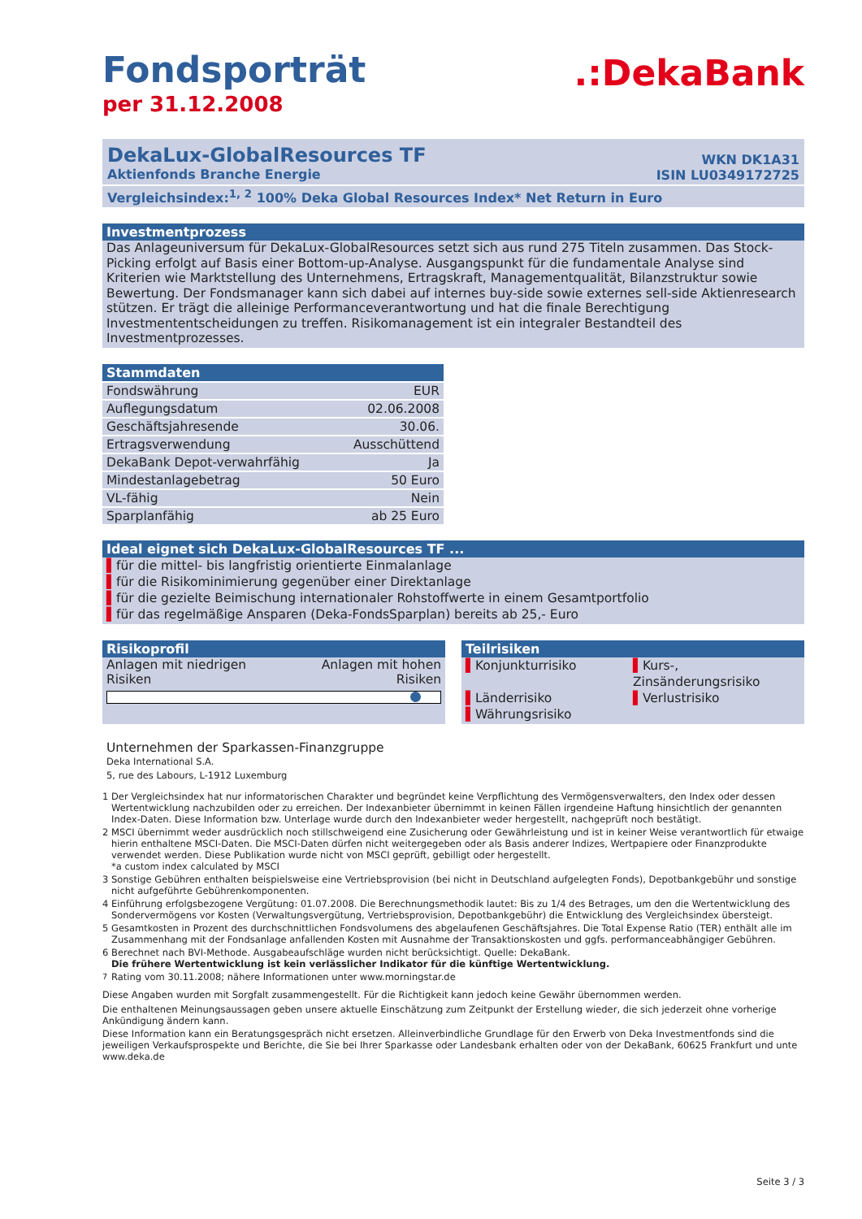Fondsporträt
per 31.12.2008
.:DekaBank
DekaLux-GlobalResources TF
Aktienfonds Branche Energie
WKN DK1A31
ISIN LU0349172725
Vergleichsindex:<sup>1, 2</sup> 100% Deka Global Resources Index* Net Return in Euro
Investmentprozess
Das Anlageuniversum für DekaLux-GlobalResources setzt sich aus rund 275 Titeln zusammen. Das Stock-Picking erfolgt auf Basis einer Bottom-up-Analyse. Ausgangspunkt für die fundamentale Analyse sind Kriterien wie Marktstellung des Unternehmens, Ertragskraft, Managementqualität, Bilanzstruktur sowie Bewertung. Der Fondsmanager kann sich dabei auf internes buy-side sowie externes sell-side Aktienresearch stützen. Er trägt die alleinige Performanceverantwortung und hat die finale Berechtigung Investmententscheidungen zu treffen. Risikomanagement ist ein integraler Bestandteil des Investmentprozesses.
Stammdaten
| Fondswährung | EUR |
| Auflegungsdatum | 02.06.2008 |
| Geschäftsjahresende | 30.06. |
| Ertragsverwendung | Ausschüttend |
| DekaBank Depot-verwahrfähig | Ja |
| Mindestanlagebetrag | 50 Euro |
| VL-fähig | Nein |
| Sparplanfähig | ab 25 Euro |
Ideal eignet sich DekaLux-GlobalResources TF ...
▌für die mittel- bis langfristig orientierte Einmalanlage
▌für die Risikominimierung gegenüber einer Direktanlage
▌für die gezielte Beimischung internationaler Rohstoffwerte in einem Gesamtportfolio
▌für das regelmäßige Ansparen (Deka-FondsSparplan) bereits ab 25,- Euro
Risikoprofil
Anlagen mit niedrigen
Risiken
Anlagen mit hohen
Risiken
Teilrisiken
▌Konjunkturrisiko
▌Kurs-, Zinsänderungsrisiko
▌Länderrisiko
▌Verlustrisiko
▌Währungsrisiko
Unternehmen der Sparkassen-Finanzgruppe
Deka International S.A.
5, rue des Labours, L-1912 Luxemburg
1 Der Vergleichsindex hat nur informatorischen Charakter und begründet keine Verpflichtung des Vermögensverwalters, den Index oder dessen Wertentwicklung nachzubilden oder zu erreichen. Der Indexanbieter übernimmt in keinen Fällen irgendeine Haftung hinsichtlich der genannten Index-Daten. Diese Information bzw. Unterlage wurde durch den Indexanbieter weder hergestellt, nachgeprüft noch bestätigt.
2 MSCI übernimmt weder ausdrücklich noch stillschweigend eine Zusicherung oder Gewährleistung und ist in keiner Weise verantwortlich für etwaige hierin enthaltene MSCI-Daten. Die MSCI-Daten dürfen nicht weitergegeben oder als Basis anderer Indizes, Wertpapiere oder Finanzprodukte verwendet werden. Diese Publikation wurde nicht von MSCI geprüft, gebilligt oder hergestellt.
*a custom index calculated by MSCI
3 Sonstige Gebühren enthalten beispielsweise eine Vertriebsprovision (bei nicht in Deutschland aufgelegten Fonds), Depotbankgebühr und sonstige nicht aufgeführte Gebührenkomponenten.
4 Einführung erfolgsbezogene Vergütung: 01.07.2008. Die Berechnungsmethodik lautet: Bis zu 1/4 des Betrages, um den die Wertentwicklung des Sondervermögens vor Kosten (Verwaltungsvergütung, Vertriebsprovision, Depotbankgebühr) die Entwicklung des Vergleichsindex übersteigt.
5 Gesamtkosten in Prozent des durchschnittlichen Fondsvolumens des abgelaufenen Geschäftsjahres. Die Total Expense Ratio (TER) enthält alle im Zusammenhang mit der Fondsanlage anfallenden Kosten mit Ausnahme der Transaktionskosten und ggfs. performanceabhängiger Gebühren.
6 Berechnet nach BVI-Methode. Ausgabeaufschläge wurden nicht berücksichtigt. Quelle: DekaBank.
Die frühere Wertentwicklung ist kein verlässlicher Indikator für die künftige Wertentwicklung.
<sup>7</sup> Rating vom 30.11.2008; nähere Informationen unter www.morningstar.de
Diese Angaben wurden mit Sorgfalt zusammengestellt. Für die Richtigkeit kann jedoch keine Gewähr übernommen werden.
Die enthaltenen Meinungsaussagen geben unsere aktuelle Einschätzung zum Zeitpunkt der Erstellung wieder, die sich jederzeit ohne vorherige Ankündigung ändern kann.
Diese Information kann ein Beratungsgespräch nicht ersetzen. Alleinverbindliche Grundlage für den Erwerb von Deka Investmentfonds sind die jeweiligen Verkaufsprospekte und Berichte, die Sie bei Ihrer Sparkasse oder Landesbank erhalten oder von der DekaBank, 60625 Frankfurt und unte www.deka.de
Seite 3 / 3